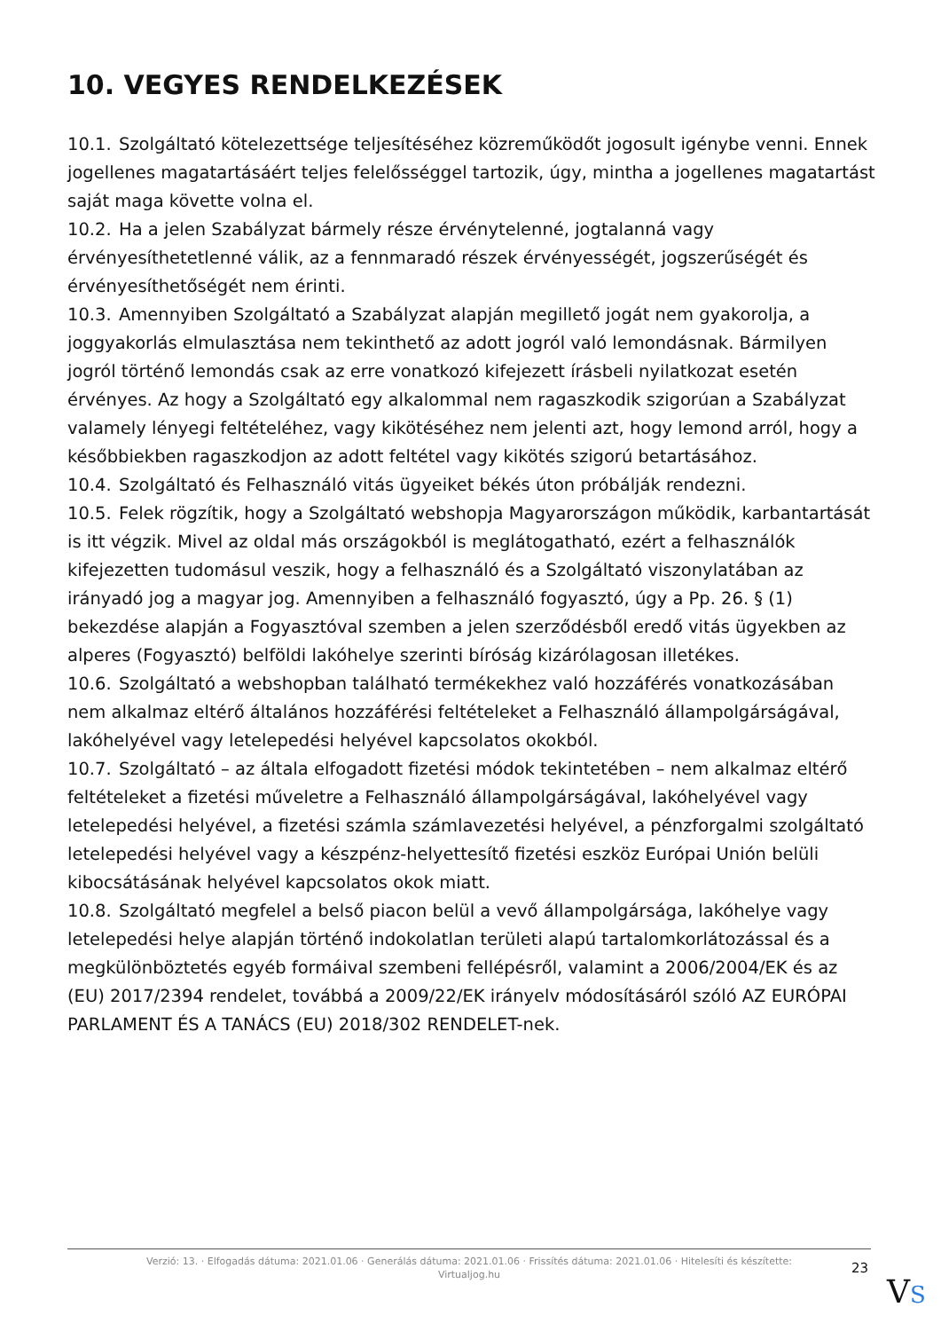10. VEGYES RENDELKEZÉSEK
10.1. Szolgáltató kötelezettsége teljesítéséhez közreműködőt jogosult igénybe venni. Ennek jogellenes magatartásáért teljes felelősséggel tartozik, úgy, mintha a jogellenes magatartást saját maga követte volna el.
10.2. Ha a jelen Szabályzat bármely része érvénytelenné, jogtalanná vagy érvényesíthetetlenné válik, az a fennmaradó részek érvényességét, jogszerűségét és érvényesíthetőségét nem érinti.
10.3. Amennyiben Szolgáltató a Szabályzat alapján megillető jogát nem gyakorolja, a joggyakorlás elmulasztása nem tekinthető az adott jogról való lemondásnak. Bármilyen jogról történő lemondás csak az erre vonatkozó kifejezett írásbeli nyilatkozat esetén érvényes. Az hogy a Szolgáltató egy alkalommal nem ragaszkodik szigorúan a Szabályzat valamely lényegi feltételéhez, vagy kikötéséhez nem jelenti azt, hogy lemond arról, hogy a későbbiekben ragaszkodjon az adott feltétel vagy kikötés szigorú betartásához.
10.4. Szolgáltató és Felhasználó vitás ügyeiket békés úton próbálják rendezni.
10.5. Felek rögzítik, hogy a Szolgáltató webshopja Magyarországon működik, karbantartását is itt végzik. Mivel az oldal más országokból is meglátogatható, ezért a felhasználók kifejezetten tudomásul veszik, hogy a felhasználó és a Szolgáltató viszonylatában az irányadó jog a magyar jog. Amennyiben a felhasználó fogyasztó, úgy a Pp. 26. § (1) bekezdése alapján a Fogyasztóval szemben a jelen szerződésből eredő vitás ügyekben az alperes (Fogyasztó) belföldi lakóhelye szerinti bíróság kizárólagosan illetékes.
10.6. Szolgáltató a webshopban található termékekhez való hozzáférés vonatkozásában nem alkalmaz eltérő általános hozzáférési feltételeket a Felhasználó állampolgárságával, lakóhelyével vagy letelepedési helyével kapcsolatos okokból.
10.7. Szolgáltató – az általa elfogadott fizetési módok tekintetében – nem alkalmaz eltérő feltételeket a fizetési műveletre a Felhasználó állampolgárságával, lakóhelyével vagy letelepedési helyével, a fizetési számla számlavezetési helyével, a pénzforgalmi szolgáltató letelepedési helyével vagy a készpénz-helyettesítő fizetési eszköz Európai Unión belüli kibocsátásának helyével kapcsolatos okok miatt.
10.8. Szolgáltató megfelel a belső piacon belül a vevő állampolgársága, lakóhelye vagy letelepedési helye alapján történő indokolatlan területi alapú tartalomkorlátozással és a megkülönböztetés egyéb formáival szembeni fellépésről, valamint a 2006/2004/EK és az (EU) 2017/2394 rendelet, továbbá a 2009/22/EK irányelv módosításáról szóló AZ EURÓPAI PARLAMENT ÉS A TANÁCS (EU) 2018/302 RENDELET-nek.
Verzió: 13. · Elfogadás dátuma: 2021.01.06 · Generálás dátuma: 2021.01.06 · Frissítés dátuma: 2021.01.06 · Hitelesíti és készítette:
Virtualjog.hu
23
VS